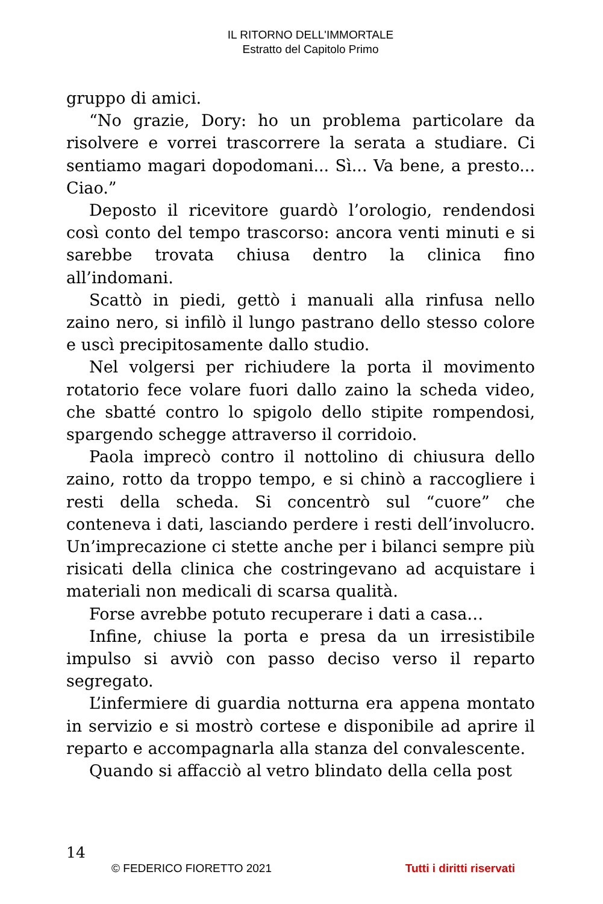IL RITORNO DELL'IMMORTALE
Estratto del Capitolo Primo
gruppo di amici.
“No grazie, Dory: ho un problema particolare da risolvere e vorrei trascorrere la serata a studiare. Ci sentiamo magari dopodomani... Sì... Va bene, a presto... Ciao.”
Deposto il ricevitore guardò l’orologio, rendendosi così conto del tempo trascorso: ancora venti minuti e si sarebbe trovata chiusa dentro la clinica fino all’indomani.
Scattò in piedi, gettò i manuali alla rinfusa nello zaino nero, si infilò il lungo pastrano dello stesso colore e uscì precipitosamente dallo studio.
Nel volgersi per richiudere la porta il movimento rotatorio fece volare fuori dallo zaino la scheda video, che sbatté contro lo spigolo dello stipite rompendosi, spargendo schegge attraverso il corridoio.
Paola imprecò contro il nottolino di chiusura dello zaino, rotto da troppo tempo, e si chinò a raccogliere i resti della scheda. Si concentrò sul “cuore” che conteneva i dati, lasciando perdere i resti dell’involucro. Un’imprecazione ci stette anche per i bilanci sempre più risicati della clinica che costringevano ad acquistare i materiali non medicali di scarsa qualità.
Forse avrebbe potuto recuperare i dati a casa…
Infine, chiuse la porta e presa da un irresistibile impulso si avviò con passo deciso verso il reparto segregato.
L’infermiere di guardia notturna era appena montato in servizio e si mostrò cortese e disponibile ad aprire il reparto e accompagnarla alla stanza del convalescente.
Quando si affacciò al vetro blindato della cella post
14
© FEDERICO FIORETTO 2021 Tutti i diritti riservati